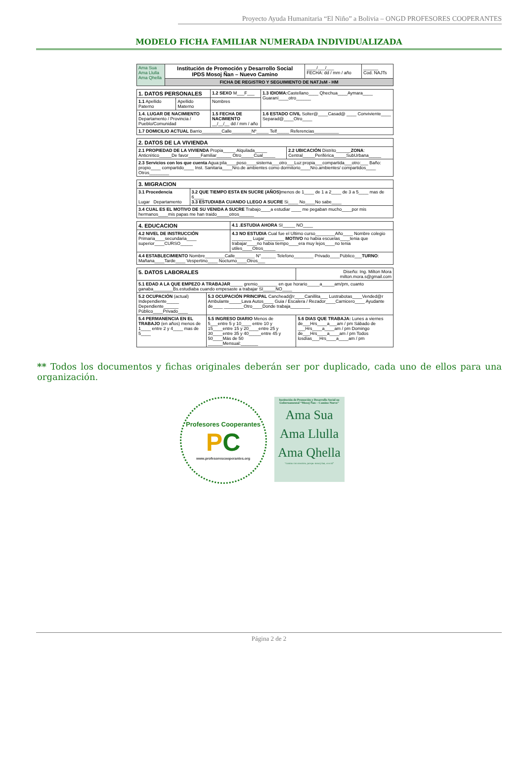Proyecto Ayuda Humanitaria “El Niño” a Bolivia – ONGD PROFESORES COOPERANTES
MODELO FICHA FAMILIAR NUMERADA INDIVIDUALIZADA
| Ama Sua Ama Llulla Ama Qhella | Institución de Promoción y Desarrollo Social IPDS Mosoj Ñan – Nuevo Camino | ____/___/___ FECHA: dd / mm / año | ______ Cod. NAJTs |
| | FICHA DE REGISTRO Y SEGUIMIENTO DE NATJsM - HM | | |
| 1. DATOS PERSONALES | | | 1.2 SEXO M___F___ | 1.3 IDIOMA: Castellano____ Qhechua____Aymara____ Guaraní____otro______ |
| 1.1 Apellido Paterno | Apellido Materno | Nombres | | |
| 1.4. LUGAR DE NACIMIENTO Departamento / Provincia / Pueblo/Comunidad | | | 1.5 FECHA DE NACIMIENTO __/__/__ dd / mm / año | 1.6 ESTADO CIVIL Solter@____Casad@ ____ Conviviente____ Separad@____Otro____ |
| 1.7 DOMICILIO ACTUAL Barrio________Calle________Nº_____ Telf_____ Referencias__________ | | | | |
| 2. DATOS DE LA VIVIENDA | |
| 2.1 PROPIEDAD DE LA VIVIENDA Propia_____ Alquilada_____ Anticrético_____De favor_____Familiar______ Otro_____Cual_____ | 2.2 UBICACIÓN Distrito______ ZONA : Central_____Periférica_____SubUrbana_____ |
| 2.3 Servicios con los que cuenta Agua:pila____poso____sisterna___otro___Luz:propia___compartida___otro:___ Baño: propio____ compartido____ Inst. Sanitaria____Nro.de ambientes como dormitorio____Nro.ambientes/ compartidos____ Otros________ | |
| 3. MIGRACION | |
| 3.1 Procedencia Lugar Departamento | 3.2 QUE TIEMPO ESTA EN SUCRE (AÑOS) menos de 1____ de 1 a 2____ de 3 a 5____ mas de 6____ 3.3 ESTUDIABA CUANDO LLEGO A SUCRE Si____ No____No sabe____ |
| 3.4 CUAL ES EL MOTIVO DE SU VENIDA A SUCRE Trabajo____a estudiar ____ me pegaban mucho____por mis hermanos____mis papas me han traido_____otros______ | |
| 4. EDUCACION | 4.1 .ESTUDIA AHORA SI_____ NO____ |
| 4.2 NIVEL DE INSTRUCCIÓN Primaria____secundaria____ superior____CURSO_____ | 4.3 NO ESTUDIA Cual fue el Ultimo curso________Año____ Nombre colegio ________ Lugar________ MOTIVO no habia escuelas____tenia que trabajar____no habia tiempo____era muy lejos____no tenia utiles____Otros_____ |
| 4.4 ESTABLECIMIENTO Nombre________Calle________ N°______ Telefono________ Privado____Público___ TURNO : Mañana____Tarde____ Vespertino____ Nocturno____Otros___ | |
| 5. DATOS LABORALES | | Diseño: Ing. Milton Mora milton.mora.s@gmail.com |
| 5.1 EDAD A LA QUE EMPEZO A TRABAJAR _____ gremio________ en que horario_____a_____am/pm, cuanto ganaba________Bs.estudiaba cuando empesaste a trabajar SI_____NO____ | | |
| 5.2 OCUPACIÓN (actual) Independiente_____ Dependiente______ Público____Privado____ | 5.3 OCUPACIÓN PRINCIPAL Canchead@r____Canillita___ Lustrabotas____Vended@r Ambulante_____Lava Autos____ Guia / Escalera / Rezador____Carnicero____ Ayudante de____ ________Otro____Donde trabaja________ | |
| 5.4 PERMANENCIA EN EL TRABAJO (en años) menos de 1____ entre 2 y 4____ mas de 5____ | 5.5 INGRESO DIARIO Menos de 5___entre 5 y 10____ entre 10 y 15____entre 15 y 20____entre 25 y 30____entre 35 y 40_____entre 45 y 50____Más de 50 ______Mensual:_______ | 5.6 DIAS QUE TRABAJA: Lunes a viernes de___Hrs____a___am / pm Sábado de ___Hrs____a____am / pm Domingo de___Hrs____a____am / pm Todos losdías___Hrs____a____am / pm |
** Todos los documentos y fichas originales deberán ser por duplicado, cada uno de ellos para una organización.
Profesores Cooperantes
PC
www.profesorescooperantes.org
Institución de Promoción y Desarrollo Social no Gubernamental “Mosoj Ñan – Camino Nuevo”
Ama Sua
Ama Llulla
Ama Qhella
“camina con nosotros, porque mosoj ñan, eres tú”
Página 2 de 2